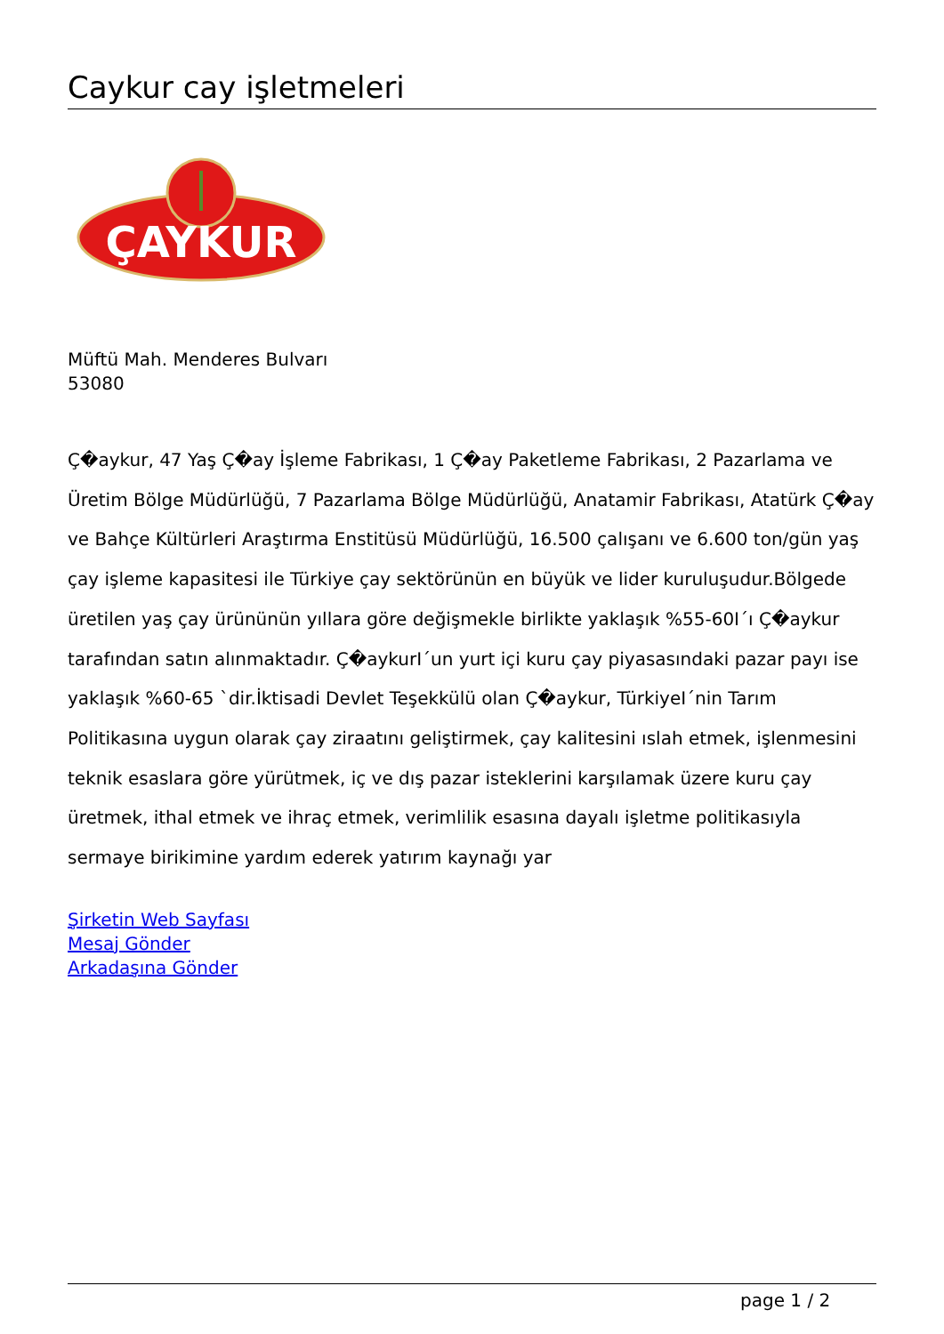Caykur cay işletmeleri
ÇAYKUR
Müftü Mah. Menderes Bulvarı
53080
Ç�aykur, 47 Yaş Ç�ay İşleme Fabrikası, 1 Ç�ay Paketleme Fabrikası, 2 Pazarlama ve Üretim Bölge Müdürlüğü, 7 Pazarlama Bölge Müdürlüğü, Anatamir Fabrikası, Atatürk Ç�ay ve Bahçe Kültürleri Araştırma Enstitüsü Müdürlüğü, 16.500 çalışanı ve 6.600 ton/gün yaş çay işleme kapasitesi ile Türkiye çay sektörünün en büyük ve lider kuruluşudur.Bölgede üretilen yaş çay ürününün yıllara göre değişmekle birlikte yaklaşık %55-60I´ı Ç�aykur tarafından satın alınmaktadır. Ç�aykurI´un yurt içi kuru çay piyasasındaki pazar payı ise yaklaşık %60-65 `dir.İktisadi Devlet Teşekkülü olan Ç�aykur, TürkiyeI´nin Tarım Politikasına uygun olarak çay ziraatını geliştirmek, çay kalitesini ıslah etmek, işlenmesini teknik esaslara göre yürütmek, iç ve dış pazar isteklerini karşılamak üzere kuru çay üretmek, ithal etmek ve ihraç etmek, verimlilik esasına dayalı işletme politikasıyla sermaye birikimine yardım ederek yatırım kaynağı yar
Şirketin Web Sayfası
Mesaj Gönder
Arkadaşına Gönder
page 1 / 2